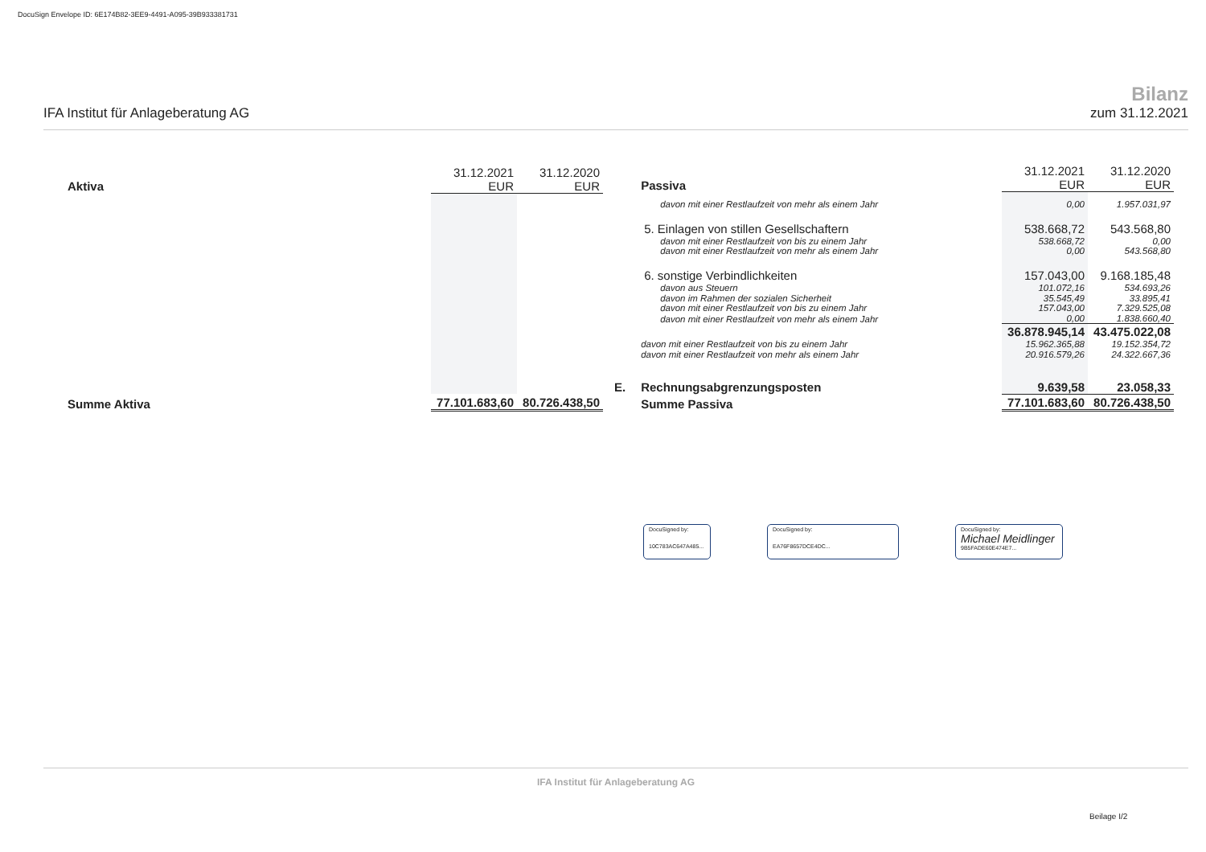DocuSign Envelope ID: 6E174B82-3EE9-4491-A095-39B933381731
IFA Institut für Anlageberatung AG
Bilanz
zum 31.12.2021
| Aktiva | 31.12.2021 EUR | 31.12.2020 EUR |
| Summe Aktiva | 77.101.683,60 | 80.726.438,50 |
| | Passiva | 31.12.2021 EUR | 31.12.2020 EUR |
| | davon mit einer Restlaufzeit von mehr als einem Jahr | 0,00 | 1.957.031,97 |
| | 5. Einlagen von stillen Gesellschaftern | 538.668,72 | 543.568,80 |
| | davon mit einer Restlaufzeit von bis zu einem Jahr | 538.668,72 | 0,00 |
| | davon mit einer Restlaufzeit von mehr als einem Jahr | 0,00 | 543.568,80 |
| | 6. sonstige Verbindlichkeiten | 157.043,00 | 9.168.185,48 |
| | davon aus Steuern | 101.072,16 | 534.693,26 |
| | davon im Rahmen der sozialen Sicherheit | 35.545,49 | 33.895,41 |
| | davon mit einer Restlaufzeit von bis zu einem Jahr | 157.043,00 | 7.329.525,08 |
| | davon mit einer Restlaufzeit von mehr als einem Jahr | 0,00 | 1.838.660,40 |
| | | 36.878.945,14 | 43.475.022,08 |
| | davon mit einer Restlaufzeit von bis zu einem Jahr | 15.962.365,88 | 19.152.354,72 |
| | davon mit einer Restlaufzeit von mehr als einem Jahr | 20.916.579,26 | 24.322.667,36 |
| E. | Rechnungsabgrenzungsposten | 9.639,58 | 23.058,33 |
| | Summe Passiva | 77.101.683,60 | 80.726.438,50 |
DocuSigned by:
10C783AC647A485...
DocuSigned by:
EA76F8657DCE4DC...
DocuSigned by:
Michael Meidlinger
9B5FADE60E474E7...
IFA Institut für Anlageberatung AG
Beilage I/2